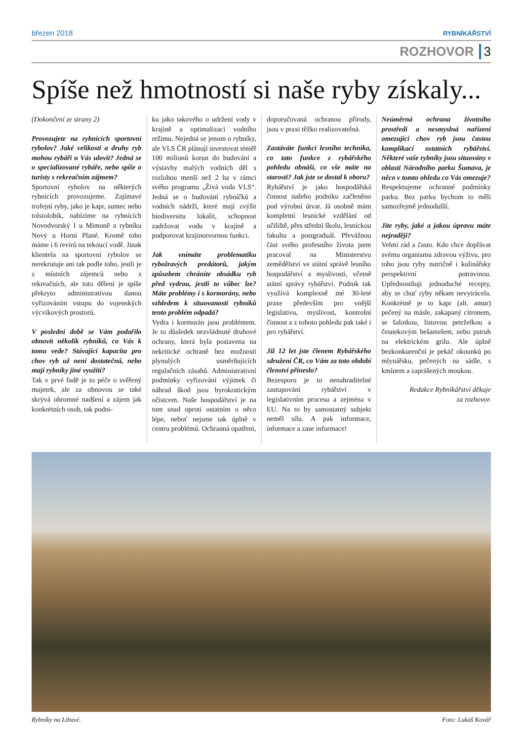březen 2018 RYBNÍKÁŘSTVÍ
ROZHOVOR 3
Spíše než hmotností si naše ryby získaly...
(Dokončení ze strany 2)
Provozujete na rybnících sportovní rybolov? Jaké velikosti a druhy ryb mohou rybáři u Vás ulovit? Jedná se o specializované rybáře, nebo spíše o turisty s rekreačním zájmem?
Sportovní rybolov na některých rybnících provozujeme. Zajímavé trofejní ryby, jako je kapr, sumec nebo tolstolobik, nabízíme na rybnících Novodvorský I u Mimoně a rybníku Nový u Horní Plané. Kromě toho máme i 6 revírů na tekoucí vodě. Jinak klientela na sportovní rybolov se nerekrutuje ani tak podle toho, jestli je z místních zájemců nebo z rekreačních, ale toto dělení je spíše překryto administrativou danou vyřizováním vstupu do vojenských výcvikových prostorů.
V poslední době se Vám podařilo obnovit několik rybníků, co Vás k tomu vede? Stávající kapacita pro chov ryb už není dostatečná, nebo mají rybníky jiné využití?
Tak v prvé řadě je to péče o svěřený majetek, ale za obnovou se také skrývá ohromné nadšení a zájem jak konkrétních osob, tak podni-
ku jako takového o udržení vody v krajině a optimalizaci vodního režimu. Nejedná se jenom o rybníky, ale VLS ČR plánují investovat téměř 100 milionů korun do budování a výstavby malých vodních děl s rozlohou menší než 2 ha v rámci svého programu „Živá voda VLS“. Jedná se o budování rybníčků a vodních nádrží, které mají zvýšit biodiversitu lokalit, schopnost zadržovat vodu v krajině a podporovat krajinotvornou funkci.
Jak vnímáte problematiku rybožravých predátorů, jakým způsobem chráníte obsádku ryb před vydrou, jestli to vůbec lze? Máte problémy i s kormorány, nebo vzhledem k situovanosti rybníků tento problém odpadá?
Vydra i kormorán jsou problémem. Je to důsledek nezvládnuté druhové ochrany, která byla postavena na nekritické ochraně bez možnosti plynulých usměrňujících regulačních zásahů. Administrativní podmínky vyřizování výjimek či náhrad škod jsou byrokratickým očistcem. Naše hospodářství je na tom snad oproti ostatním o něco lépe, neboť nejsme tak úplně v centru problémů. Ochranná opatření,
doporučovaná ochranou přírody, jsou v praxi těžko realizovatelná.
Zastáváte funkci lesního technika, co tato funkce z rybářského pohledu obnáší, co vše máte na starosti? Jak jste se dostal k oboru?
Rybářství je jako hospodářská činnost našeho podniku začleněno pod výrobní útvar. Já osobně mám kompletní lesnické vzdělání od učiliště, přes střední školu, lesnickou fakultu a postgraduál. Převážnou část svého profesního života jsem pracoval na Ministerstvu zemědělství ve státní správě lesního hospodářství a myslivosti, včetně státní správy rybářství. Podnik tak využívá komplexně mé 30-leté praxe především pro vnější legislativu, myslivost, kontrolní činnost a z tohoto pohledu pak také i pro rybářství.
Již 12 let jste členem Rybářského sdružení ČR, co Vám za toto období členství přineslo?
Bezesporu je to nenahraditelné zastupování rybářství v legislativním procesu a zejména v EU. Na to by samostatný subjekt neměl sílu. A pak informace, informace a zase informace!
Neúměrná ochrana životního prostředí a nesmyslná nařízení omezující chov ryb jsou častou komplikací ostatních rybářství. Některé vaše rybníky jsou situovány v oblasti Národního parku Šumava, je něco v tomto ohledu co Vás omezuje?
Respektujeme ochranné podmínky parku. Bez parku bychom to měli samozřejmě jednodušší.
Jíte ryby, jaké a jakou úpravu máte nejraději?
Velmi rád a často. Kdo chce dopřávat svému organismu zdravou výživu, pro toho jsou ryby nutričně i kulinářsky perspektivní potravinou. Upřednostňuji jednoduché recepty, aby se chuť ryby někam nevytrácela. Konkrétně je to kapr (alt. amur) pečený na másle, zakapaný citronem, se šalotkou, listovou petrželkou a česnekovým bešamelem, nebo pstruh na elektrickém grilu. Ale úplně bezkonkurenční je pekáč okounků po mlynářsku, pečených na sádle, s kmínem a zaprášených moukou.
Redakce Rybníkářství děkuje
za rozhovor.
Rybníky na Libavé. Foto: Lukáš Kovář